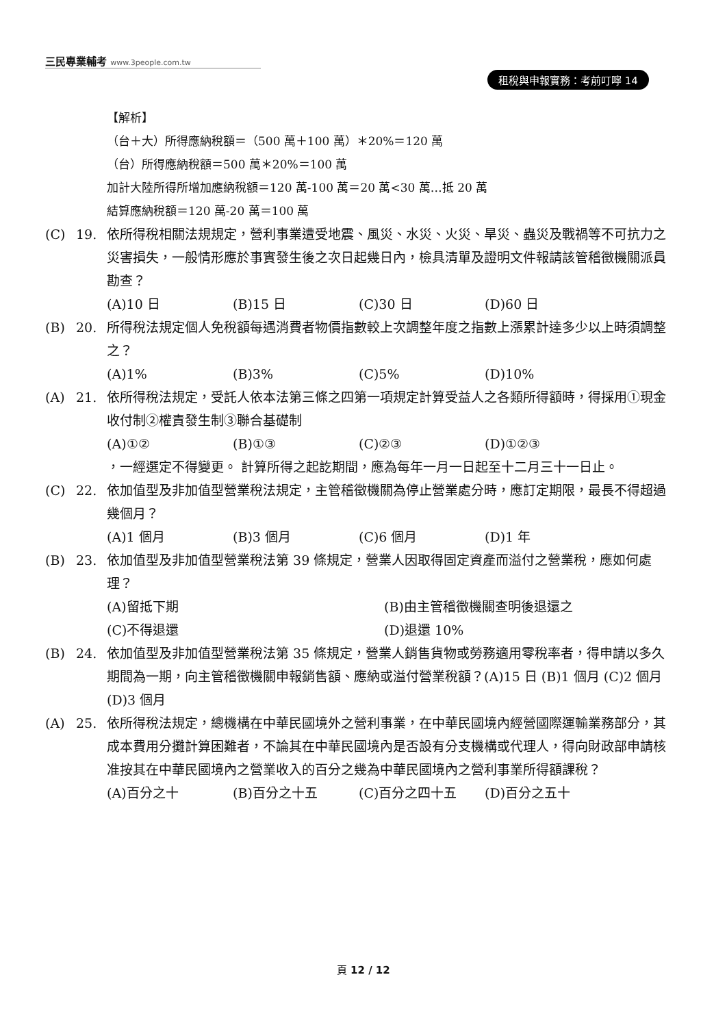三民專業輔考 www.3people.com.tw
租稅與申報實務：考前叮嚀 14
【解析】
（台＋大）所得應納稅額＝（500 萬＋100 萬）＊20%＝120 萬
（台）所得應納稅額＝500 萬＊20%＝100 萬
加計大陸所得所增加應納稅額＝120 萬-100 萬＝20 萬<30 萬…抵 20 萬
結算應納稅額＝120 萬-20 萬＝100 萬
(C) 19. 依所得稅相關法規規定，營利事業遭受地震、風災、水災、火災、旱災、蟲災及戰禍等不可抗力之災害損失，一般情形應於事實發生後之次日起幾日內，檢具清單及證明文件報請該管稽徵機關派員勘查？
(A)10 日 (B)15 日 (C)30 日 (D)60 日
(B) 20. 所得稅法規定個人免稅額每遇消費者物價指數較上次調整年度之指數上漲累計達多少以上時須調整之？
(A)1% (B)3% (C)5% (D)10%
(A) 21. 依所得稅法規定，受託人依本法第三條之四第一項規定計算受益人之各類所得額時，得採用①現金收付制②權責發生制③聯合基礎制
(A)①② (B)①③ (C)②③ (D)①②③
，一經選定不得變更。 計算所得之起訖期間，應為每年一月一日起至十二月三十一日止。
(C) 22. 依加值型及非加值型營業稅法規定，主管稽徵機關為停止營業處分時，應訂定期限，最長不得超過幾個月？
(A)1 個月 (B)3 個月 (C)6 個月 (D)1 年
(B) 23. 依加值型及非加值型營業稅法第 39 條規定，營業人因取得固定資產而溢付之營業稅，應如何處理？
(A)留抵下期 (B)由主管稽徵機關查明後退還之
(C)不得退還 (D)退還 10%
(B) 24. 依加值型及非加值型營業稅法第 35 條規定，營業人銷售貨物或勞務適用零稅率者，得申請以多久期間為一期，向主管稽徵機關申報銷售額、應納或溢付營業稅額？(A)15 日 (B)1 個月 (C)2 個月 (D)3 個月
(A) 25. 依所得稅法規定，總機構在中華民國境外之營利事業，在中華民國境內經營國際運輸業務部分，其成本費用分攤計算困難者，不論其在中華民國境內是否設有分支機構或代理人，得向財政部申請核准按其在中華民國境內之營業收入的百分之幾為中華民國境內之營利事業所得額課稅？
(A)百分之十 (B)百分之十五 (C)百分之四十五 (D)百分之五十
頁 12 / 12